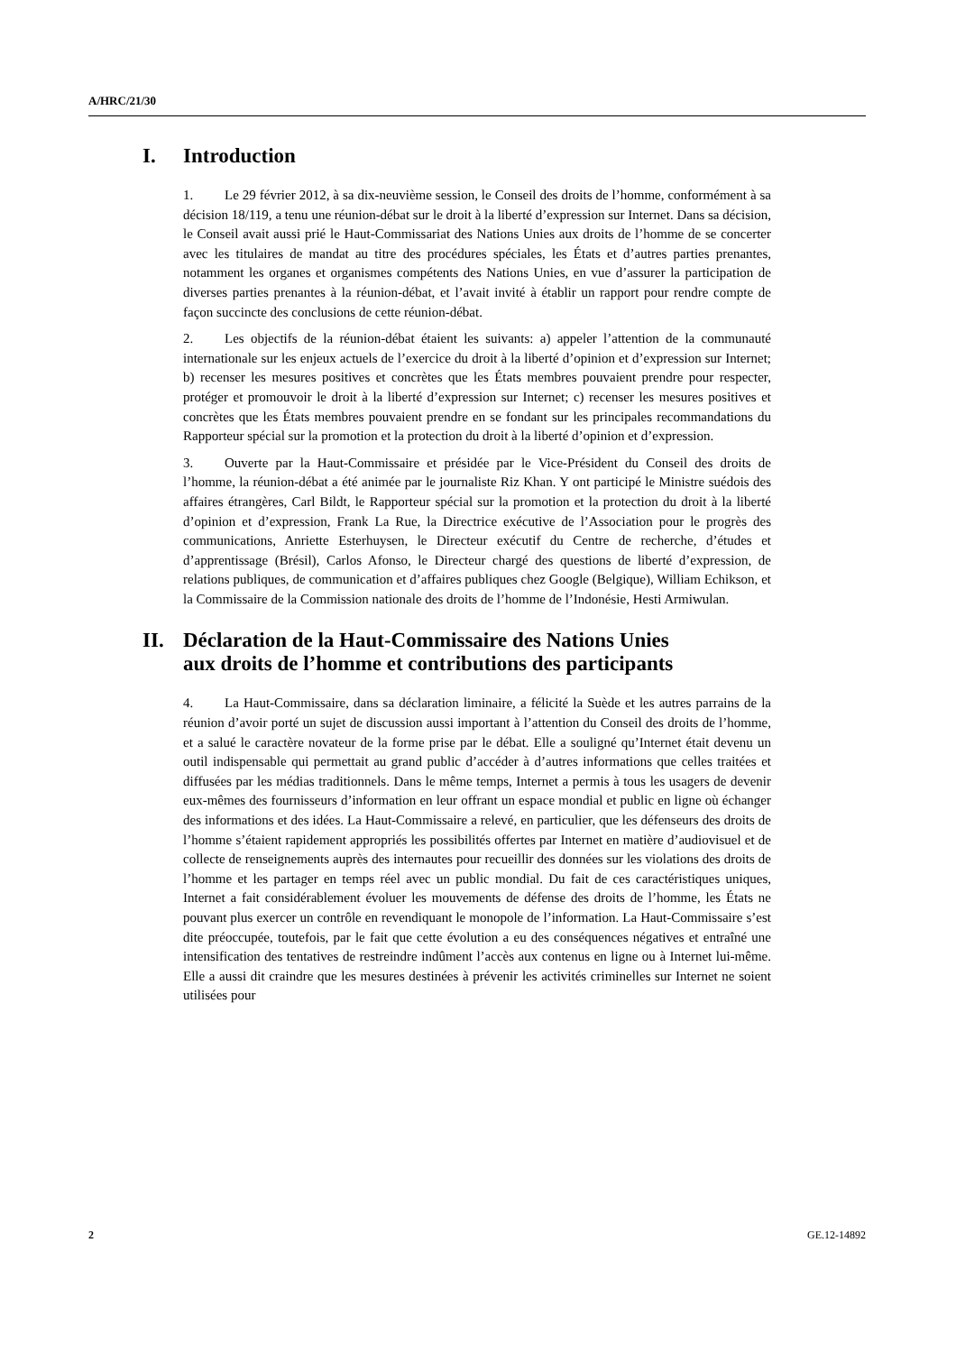A/HRC/21/30
I. Introduction
1. Le 29 février 2012, à sa dix-neuvième session, le Conseil des droits de l’homme, conformément à sa décision 18/119, a tenu une réunion-débat sur le droit à la liberté d’expression sur Internet. Dans sa décision, le Conseil avait aussi prié le Haut-Commissariat des Nations Unies aux droits de l’homme de se concerter avec les titulaires de mandat au titre des procédures spéciales, les États et d’autres parties prenantes, notamment les organes et organismes compétents des Nations Unies, en vue d’assurer la participation de diverses parties prenantes à la réunion-débat, et l’avait invité à établir un rapport pour rendre compte de façon succincte des conclusions de cette réunion-débat.
2. Les objectifs de la réunion-débat étaient les suivants: a) appeler l’attention de la communauté internationale sur les enjeux actuels de l’exercice du droit à la liberté d’opinion et d’expression sur Internet; b) recenser les mesures positives et concrètes que les États membres pouvaient prendre pour respecter, protéger et promouvoir le droit à la liberté d’expression sur Internet; c) recenser les mesures positives et concrètes que les États membres pouvaient prendre en se fondant sur les principales recommandations du Rapporteur spécial sur la promotion et la protection du droit à la liberté d’opinion et d’expression.
3. Ouverte par la Haut-Commissaire et présidée par le Vice-Président du Conseil des droits de l’homme, la réunion-débat a été animée par le journaliste Riz Khan. Y ont participé le Ministre suédois des affaires étrangères, Carl Bildt, le Rapporteur spécial sur la promotion et la protection du droit à la liberté d’opinion et d’expression, Frank La Rue, la Directrice exécutive de l’Association pour le progrès des communications, Anriette Esterhuysen, le Directeur exécutif du Centre de recherche, d’études et d’apprentissage (Brésil), Carlos Afonso, le Directeur chargé des questions de liberté d’expression, de relations publiques, de communication et d’affaires publiques chez Google (Belgique), William Echikson, et la Commissaire de la Commission nationale des droits de l’homme de l’Indonésie, Hesti Armiwulan.
II. Déclaration de la Haut-Commissaire des Nations Unies
aux droits de l’homme et contributions des participants
4. La Haut-Commissaire, dans sa déclaration liminaire, a félicité la Suède et les autres parrains de la réunion d’avoir porté un sujet de discussion aussi important à l’attention du Conseil des droits de l’homme, et a salué le caractère novateur de la forme prise par le débat. Elle a souligné qu’Internet était devenu un outil indispensable qui permettait au grand public d’accéder à d’autres informations que celles traitées et diffusées par les médias traditionnels. Dans le même temps, Internet a permis à tous les usagers de devenir eux-mêmes des fournisseurs d’information en leur offrant un espace mondial et public en ligne où échanger des informations et des idées. La Haut-Commissaire a relevé, en particulier, que les défenseurs des droits de l’homme s’étaient rapidement appropriés les possibilités offertes par Internet en matière d’audiovisuel et de collecte de renseignements auprès des internautes pour recueillir des données sur les violations des droits de l’homme et les partager en temps réel avec un public mondial. Du fait de ces caractéristiques uniques, Internet a fait considérablement évoluer les mouvements de défense des droits de l’homme, les États ne pouvant plus exercer un contrôle en revendiquant le monopole de l’information. La Haut-Commissaire s’est dite préoccupée, toutefois, par le fait que cette évolution a eu des conséquences négatives et entraîné une intensification des tentatives de restreindre indûment l’accès aux contenus en ligne ou à Internet lui-même. Elle a aussi dit craindre que les mesures destinées à prévenir les activités criminelles sur Internet ne soient utilisées pour
2 GE.12-14892